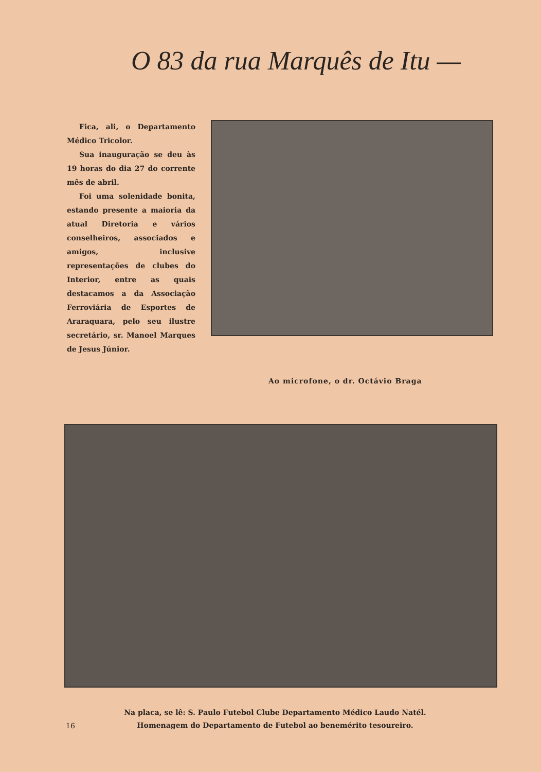O 83 da rua Marquês de Itu —
Fica, ali, o Departamento Médico Tricolor.
Sua inauguração se deu às 19 horas do dia 27 do corrente mês de abril.
Foi uma solenidade bonita, estando presente a maioria da atual Diretoria e vários conselheiros, associados e amigos, inclusive representações de clubes do Interior, entre as quais destacamos a da Associação Ferroviária de Esportes de Araraquara, pelo seu ilustre secretário, sr. Manoel Marques de Jesus Júnior.
Ao microfone, o dr. Octávio Braga
Na placa, se lê: S. Paulo Futebol Clube Departamento Médico Laudo Natél.
Homenagem do Departamento de Futebol ao benemérito tesoureiro.
16